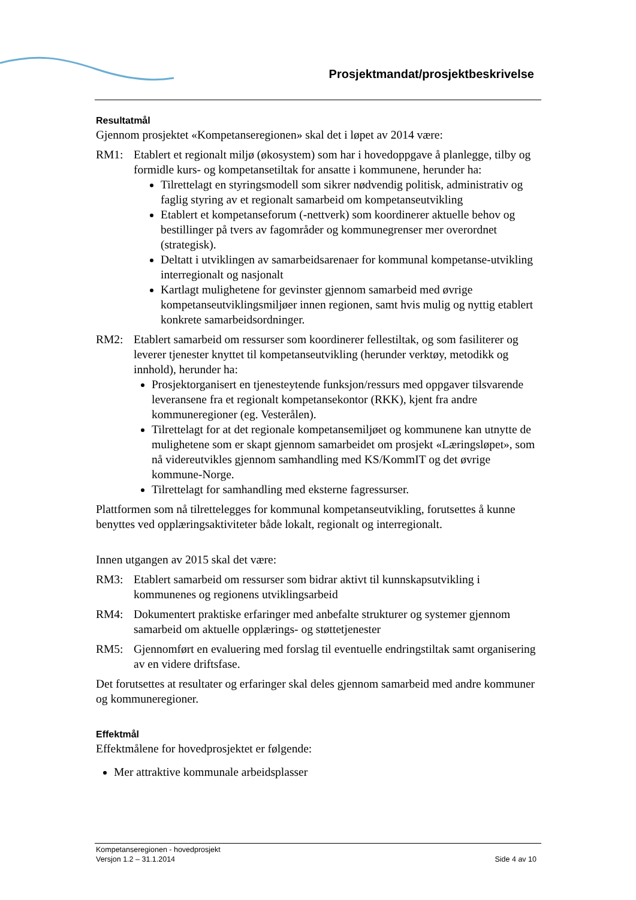Prosjektmandat/prosjektbeskrivelse
Resultatmål
Gjennom prosjektet «Kompetanseregionen» skal det i løpet av 2014 være:
RM1: Etablert et regionalt miljø (økosystem) som har i hovedoppgave å planlegge, tilby og formidle kurs- og kompetansetiltak for ansatte i kommunene, herunder ha:
Tilrettelagt en styringsmodell som sikrer nødvendig politisk, administrativ og faglig styring av et regionalt samarbeid om kompetanseutvikling
Etablert et kompetanseforum (-nettverk) som koordinerer aktuelle behov og bestillinger på tvers av fagområder og kommunegrenser mer overordnet (strategisk).
Deltatt i utviklingen av samarbeidsarenaer for kommunal kompetanse-utvikling interregionalt og nasjonalt
Kartlagt mulighetene for gevinster gjennom samarbeid med øvrige kompetanseutviklingsmiljøer innen regionen, samt hvis mulig og nyttig etablert konkrete samarbeidsordninger.
RM2: Etablert samarbeid om ressurser som koordinerer fellestiltak, og som fasiliterer og leverer tjenester knyttet til kompetanseutvikling (herunder verktøy, metodikk og innhold), herunder ha:
Prosjektorganisert en tjenesteytende funksjon/ressurs med oppgaver tilsvarende leveransene fra et regionalt kompetansekontor (RKK), kjent fra andre kommuneregioner (eg. Vesterålen).
Tilrettelagt for at det regionale kompetansemiljøet og kommunene kan utnytte de mulighetene som er skapt gjennom samarbeidet om prosjekt «Læringsløpet», som nå videreutvikles gjennom samhandling med KS/KommIT og det øvrige kommune-Norge.
Tilrettelagt for samhandling med eksterne fagressurser.
Plattformen som nå tilrettelegges for kommunal kompetanseutvikling, forutsettes å kunne benyttes ved opplæringsaktiviteter både lokalt, regionalt og interregionalt.
Innen utgangen av 2015 skal det være:
RM3: Etablert samarbeid om ressurser som bidrar aktivt til kunnskapsutvikling i kommunenes og regionens utviklingsarbeid
RM4: Dokumentert praktiske erfaringer med anbefalte strukturer og systemer gjennom samarbeid om aktuelle opplærings- og støttetjenester
RM5: Gjennomført en evaluering med forslag til eventuelle endringstiltak samt organisering av en videre driftsfase.
Det forutsettes at resultater og erfaringer skal deles gjennom samarbeid med andre kommuner og kommuneregioner.
Effektmål
Effektmålene for hovedprosjektet er følgende:
Mer attraktive kommunale arbeidsplasser
Kompetanseregionen - hovedprosjekt
Versjon 1.2 – 31.1.2014
Side 4 av 10